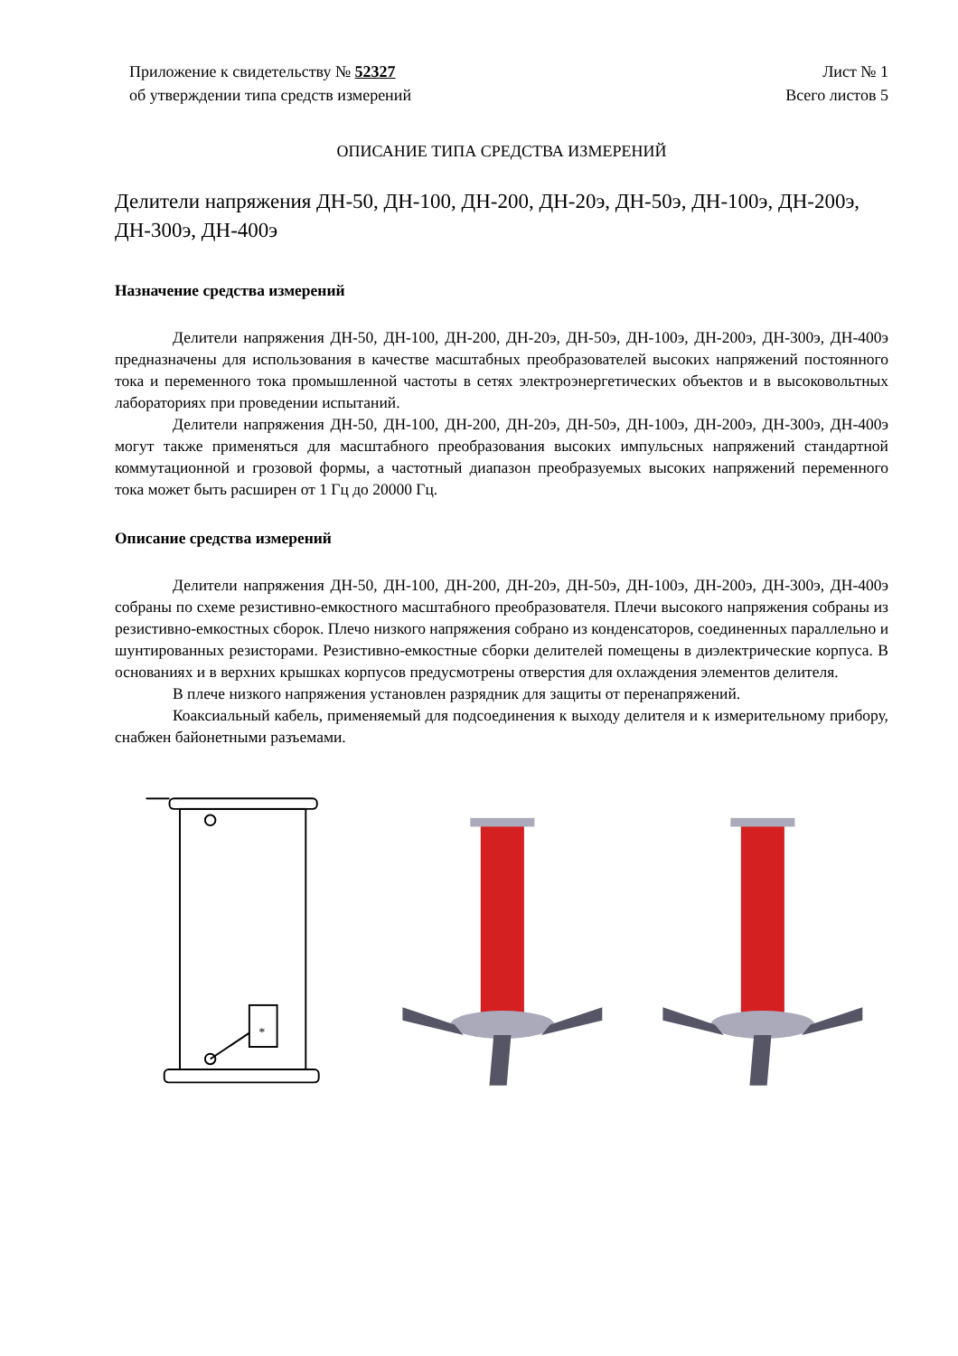Приложение к свидетельству № 52327
об утверждении типа средств измерений
Лист № 1
Всего листов 5
ОПИСАНИЕ ТИПА СРЕДСТВА ИЗМЕРЕНИЙ
Делители напряжения ДН-50, ДН-100, ДН-200, ДН-20э, ДН-50э, ДН-100э, ДН-200э, ДН-300э, ДН-400э
Назначение средства измерений
Делители напряжения ДН-50, ДН-100, ДН-200, ДН-20э, ДН-50э, ДН-100э, ДН-200э, ДН-300э, ДН-400э предназначены для использования в качестве масштабных преобразователей высоких напряжений постоянного тока и переменного тока промышленной частоты в сетях электроэнергетических объектов и в высоковольтных лабораториях при проведении испытаний.
Делители напряжения ДН-50, ДН-100, ДН-200, ДН-20э, ДН-50э, ДН-100э, ДН-200э, ДН-300э, ДН-400э могут также применяться для масштабного преобразования высоких импульсных напряжений стандартной коммутационной и грозовой формы, а частотный диапазон преобразуемых высоких напряжений переменного тока может быть расширен от 1 Гц до 20000 Гц.
Описание средства измерений
Делители напряжения ДН-50, ДН-100, ДН-200, ДН-20э, ДН-50э, ДН-100э, ДН-200э, ДН-300э, ДН-400э собраны по схеме резистивно-емкостного масштабного преобразователя. Плечи высокого напряжения собраны из резистивно-емкостных сборок. Плечо низкого напряжения собрано из конденсаторов, соединенных параллельно и шунтированных резисторами. Резистивно-емкостные сборки делителей помещены в диэлектрические корпуса. В основаниях и в верхних крышках корпусов предусмотрены отверстия для охлаждения элементов делителя.
В плече низкого напряжения установлен разрядник для защиты от перенапряжений.
Коаксиальный кабель, применяемый для подсоединения к выходу делителя и к измерительному прибору, снабжен байонетными разъемами.
*